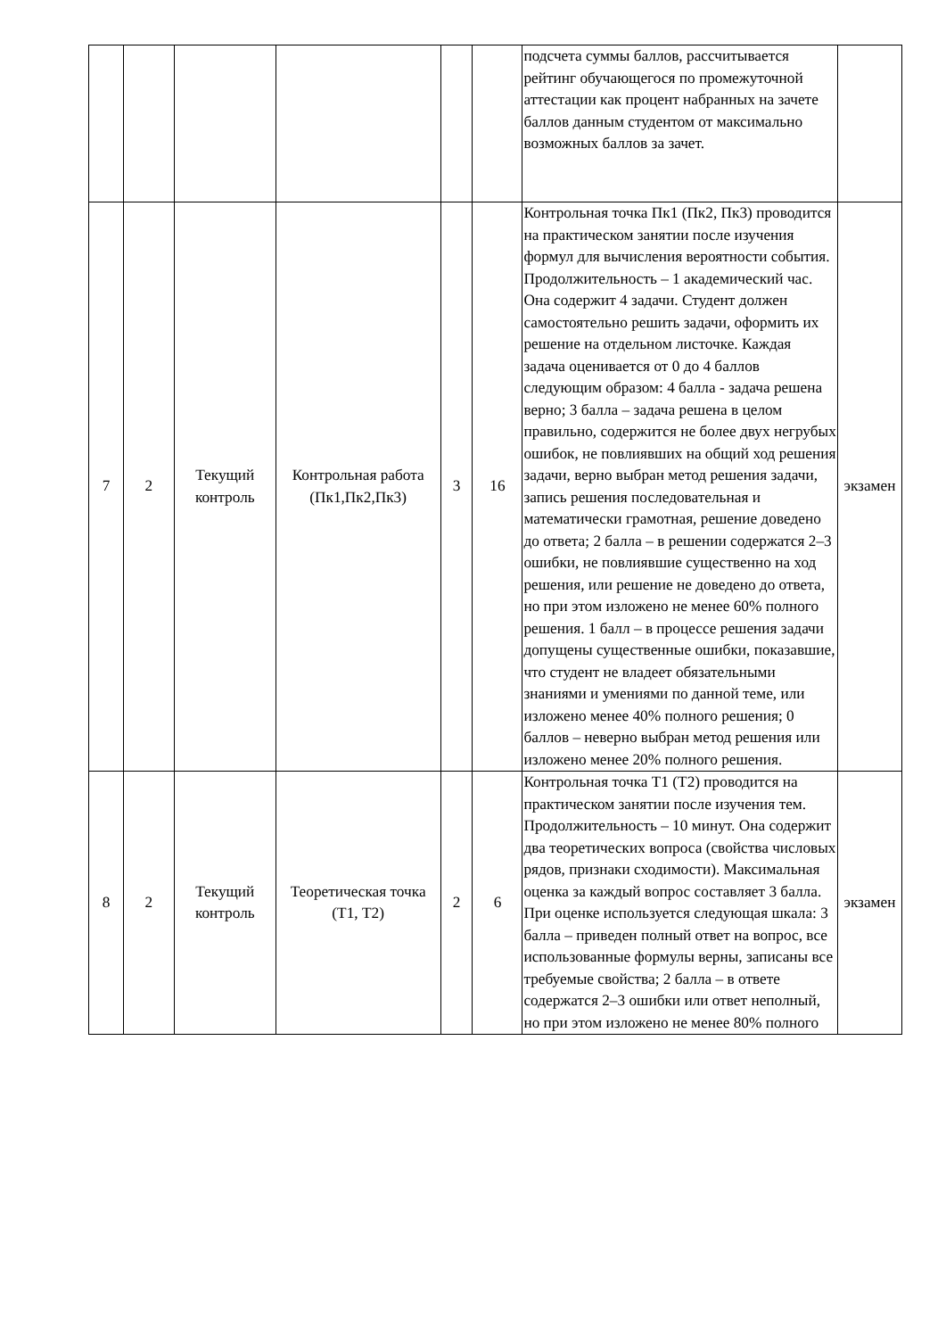| | | | | | | подсчета суммы баллов, рассчитывается рейтинг обучающегося по промежуточной аттестации как процент набранных на зачете баллов данным студентом от максимально возможных баллов за зачет. | |
| 7 | 2 | Текущий контроль | Контрольная работа (Пк1,Пк2,Пк3) | 3 | 16 | Контрольная точка Пк1 (Пк2, Пк3) проводится на практическом занятии после изучения формул для вычисления вероятности события. Продолжительность – 1 академический час. Она содержит 4 задачи. Студент должен самостоятельно решить задачи, оформить их решение на отдельном листочке. Каждая задача оценивается от 0 до 4 баллов следующим образом: 4 балла - задача решена верно; 3 балла – задача решена в целом правильно, содержится не более двух негрубых ошибок, не повлиявших на общий ход решения задачи, верно выбран метод решения задачи, запись решения последовательная и математически грамотная, решение доведено до ответа; 2 балла – в решении содержатся 2–3 ошибки, не повлиявшие существенно на ход решения, или решение не доведено до ответа, но при этом изложено не менее 60% полного решения. 1 балл – в процессе решения задачи допущены существенные ошибки, показавшие, что студент не владеет обязательными знаниями и умениями по данной теме, или изложено менее 40% полного решения; 0 баллов – неверно выбран метод решения или изложено менее 20% полного решения. | экзамен |
| 8 | 2 | Текущий контроль | Теоретическая точка (Т1, Т2) | 2 | 6 | Контрольная точка Т1 (Т2) проводится на практическом занятии после изучения тем. Продолжительность – 10 минут. Она содержит два теоретических вопроса (свойства числовых рядов, признаки сходимости). Максимальная оценка за каждый вопрос составляет 3 балла. При оценке используется следующая шкала: 3 балла – приведен полный ответ на вопрос, все использованные формулы верны, записаны все требуемые свойства; 2 балла – в ответе содержатся 2–3 ошибки или ответ неполный, но при этом изложено не менее 80% полного | экзамен |